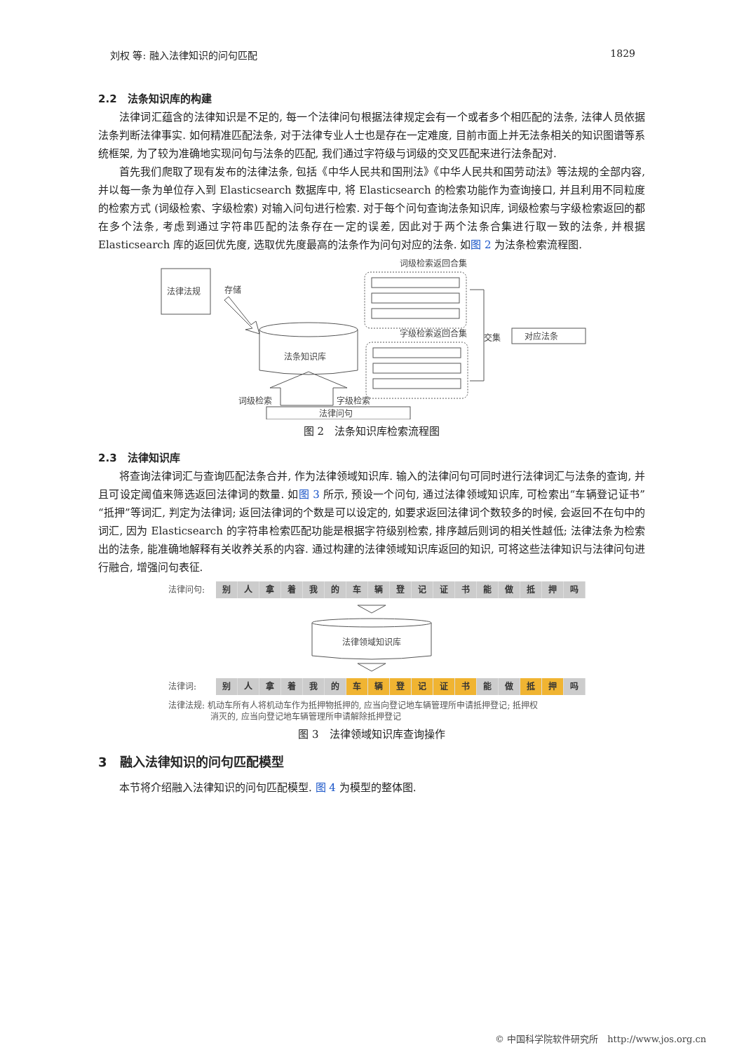刘权 等: 融入法律知识的问句匹配 1829
2.2　法条知识库的构建
法律词汇蕴含的法律知识是不足的, 每一个法律问句根据法律规定会有一个或者多个相匹配的法条, 法律人员依据法条判断法律事实. 如何精准匹配法条, 对于法律专业人士也是存在一定难度, 目前市面上并无法条相关的知识图谱等系统框架, 为了较为准确地实现问句与法条的匹配, 我们通过字符级与词级的交叉匹配来进行法条配对.
首先我们爬取了现有发布的法律法条, 包括《中华人民共和国刑法》《中华人民共和国劳动法》等法规的全部内容, 并以每一条为单位存入到 Elasticsearch 数据库中, 将 Elasticsearch 的检索功能作为查询接口, 并且利用不同粒度的检索方式 (词级检索、字级检索) 对输入问句进行检索. 对于每个问句查询法条知识库, 词级检索与字级检索返回的都在多个法条, 考虑到通过字符串匹配的法条存在一定的误差, 因此对于两个法条合集进行取一致的法条, 并根据 Elasticsearch 库的返回优先度, 选取优先度最高的法条作为问句对应的法条. 如图 2 为法条检索流程图.
法律法规
存储
法条知识库
词级检索返回合集
字级检索返回合集
交集
对应法条
词级检索
字级检索
法律问句
图 2　法条知识库检索流程图
2.3　法律知识库
将查询法律词汇与查询匹配法条合并, 作为法律领域知识库. 输入的法律问句可同时进行法律词汇与法条的查询, 并且可设定阈值来筛选返回法律词的数量. 如图 3 所示, 预设一个问句, 通过法律领域知识库, 可检索出“车辆登记证书”“抵押”等词汇, 判定为法律词; 返回法律词的个数是可以设定的, 如要求返回法律词个数较多的时候, 会返回不在句中的词汇, 因为 Elasticsearch 的字符串检索匹配功能是根据字符级别检索, 排序越后则词的相关性越低; 法律法条为检索出的法条, 能准确地解释有关收养关系的内容. 通过构建的法律领域知识库返回的知识, 可将这些法律知识与法律问句进行融合, 增强问句表征.
法律问句: 别人拿着我的车辆登记证书能做抵押吗
法律领域知识库
法律词: 别人拿着我的 车辆登记证书 能 做 抵 押 吗
法律法规: 机动车所有人将机动车作为抵押物抵押的, 应当向登记地车辆管理所申请抵押登记; 抵押权
　　　　　消灭的, 应当向登记地车辆管理所申请解除抵押登记
图 3　法律领域知识库查询操作
3　融入法律知识的问句匹配模型
本节将介绍融入法律知识的问句匹配模型. 图 4 为模型的整体图.
© 中国科学院软件研究所　http://www.jos.org.cn